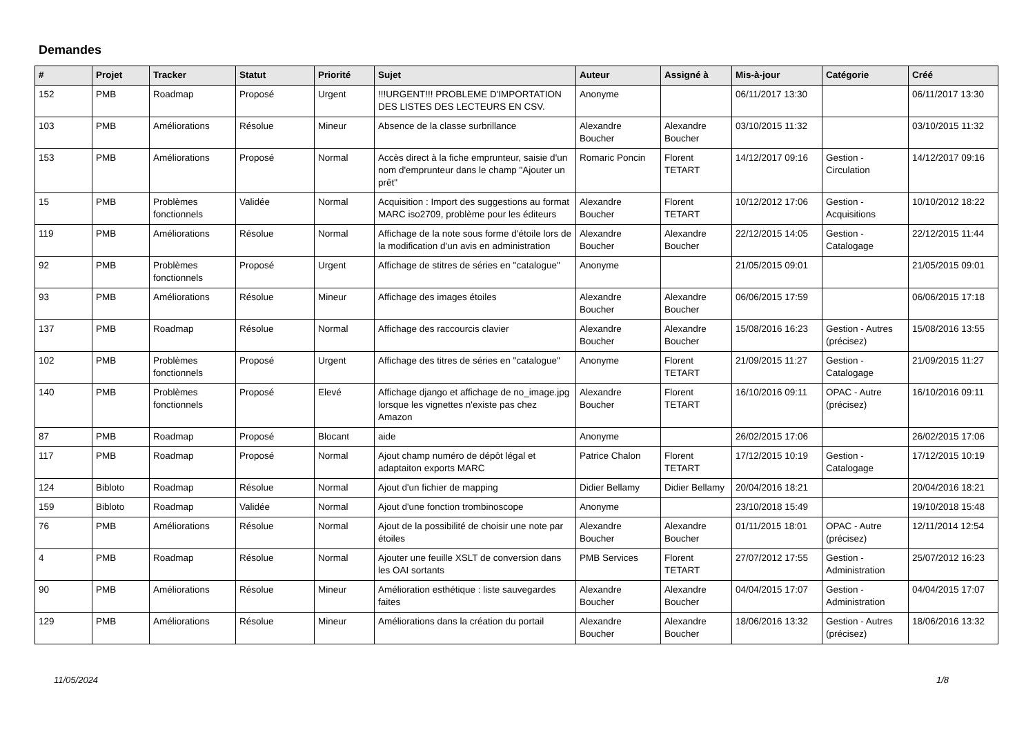Demandes
| # | Projet | Tracker | Statut | Priorité | Sujet | Auteur | Assigné à | Mis-à-jour | Catégorie | Créé |
| --- | --- | --- | --- | --- | --- | --- | --- | --- | --- | --- |
| 152 | PMB | Roadmap | Proposé | Urgent | !!!URGENT!!! PROBLEME D'IMPORTATION DES LISTES DES LECTEURS EN CSV. | Anonyme | | 06/11/2017 13:30 | | 06/11/2017 13:30 |
| 103 | PMB | Améliorations | Résolue | Mineur | Absence de la classe surbrillance | Alexandre Boucher | Alexandre Boucher | 03/10/2015 11:32 | | 03/10/2015 11:32 |
| 153 | PMB | Améliorations | Proposé | Normal | Accès direct à la fiche emprunteur, saisie d'un nom d'emprunteur dans le champ "Ajouter un prêt" | Romaric Poncin | Florent TETART | 14/12/2017 09:16 | Gestion - Circulation | 14/12/2017 09:16 |
| 15 | PMB | Problèmes fonctionnels | Validée | Normal | Acquisition : Import des suggestions au format MARC iso2709, problème pour les éditeurs | Alexandre Boucher | Florent TETART | 10/12/2012 17:06 | Gestion - Acquisitions | 10/10/2012 18:22 |
| 119 | PMB | Améliorations | Résolue | Normal | Affichage de la note sous forme d'étoile lors de la modification d'un avis en administration | Alexandre Boucher | Alexandre Boucher | 22/12/2015 14:05 | Gestion - Catalogage | 22/12/2015 11:44 |
| 92 | PMB | Problèmes fonctionnels | Proposé | Urgent | Affichage de stitres de séries en "catalogue" | Anonyme | | 21/05/2015 09:01 | | 21/05/2015 09:01 |
| 93 | PMB | Améliorations | Résolue | Mineur | Affichage des images étoiles | Alexandre Boucher | Alexandre Boucher | 06/06/2015 17:59 | | 06/06/2015 17:18 |
| 137 | PMB | Roadmap | Résolue | Normal | Affichage des raccourcis clavier | Alexandre Boucher | Alexandre Boucher | 15/08/2016 16:23 | Gestion - Autres (précisez) | 15/08/2016 13:55 |
| 102 | PMB | Problèmes fonctionnels | Proposé | Urgent | Affichage des titres de séries en "catalogue" | Anonyme | Florent TETART | 21/09/2015 11:27 | Gestion - Catalogage | 21/09/2015 11:27 |
| 140 | PMB | Problèmes fonctionnels | Proposé | Elevé | Affichage django et affichage de no_image.jpg lorsque les vignettes n'existe pas chez Amazon | Alexandre Boucher | Florent TETART | 16/10/2016 09:11 | OPAC - Autre (précisez) | 16/10/2016 09:11 |
| 87 | PMB | Roadmap | Proposé | Blocant | aide | Anonyme | | 26/02/2015 17:06 | | 26/02/2015 17:06 |
| 117 | PMB | Roadmap | Proposé | Normal | Ajout champ numéro de dépôt légal et adaptaiton exports MARC | Patrice Chalon | Florent TETART | 17/12/2015 10:19 | Gestion - Catalogage | 17/12/2015 10:19 |
| 124 | Bibloto | Roadmap | Résolue | Normal | Ajout d'un fichier de mapping | Didier Bellamy | Didier Bellamy | 20/04/2016 18:21 | | 20/04/2016 18:21 |
| 159 | Bibloto | Roadmap | Validée | Normal | Ajout d'une fonction trombinoscope | Anonyme | | 23/10/2018 15:49 | | 19/10/2018 15:48 |
| 76 | PMB | Améliorations | Résolue | Normal | Ajout de la possibilité de choisir une note par étoiles | Alexandre Boucher | Alexandre Boucher | 01/11/2015 18:01 | OPAC - Autre (précisez) | 12/11/2014 12:54 |
| 4 | PMB | Roadmap | Résolue | Normal | Ajouter une feuille XSLT de conversion dans les OAI sortants | PMB Services | Florent TETART | 27/07/2012 17:55 | Gestion - Administration | 25/07/2012 16:23 |
| 90 | PMB | Améliorations | Résolue | Mineur | Amélioration esthétique : liste sauvegardes faites | Alexandre Boucher | Alexandre Boucher | 04/04/2015 17:07 | Gestion - Administration | 04/04/2015 17:07 |
| 129 | PMB | Améliorations | Résolue | Mineur | Améliorations dans la création du portail | Alexandre Boucher | Alexandre Boucher | 18/06/2016 13:32 | Gestion - Autres (précisez) | 18/06/2016 13:32 |
11/05/2024 1/8